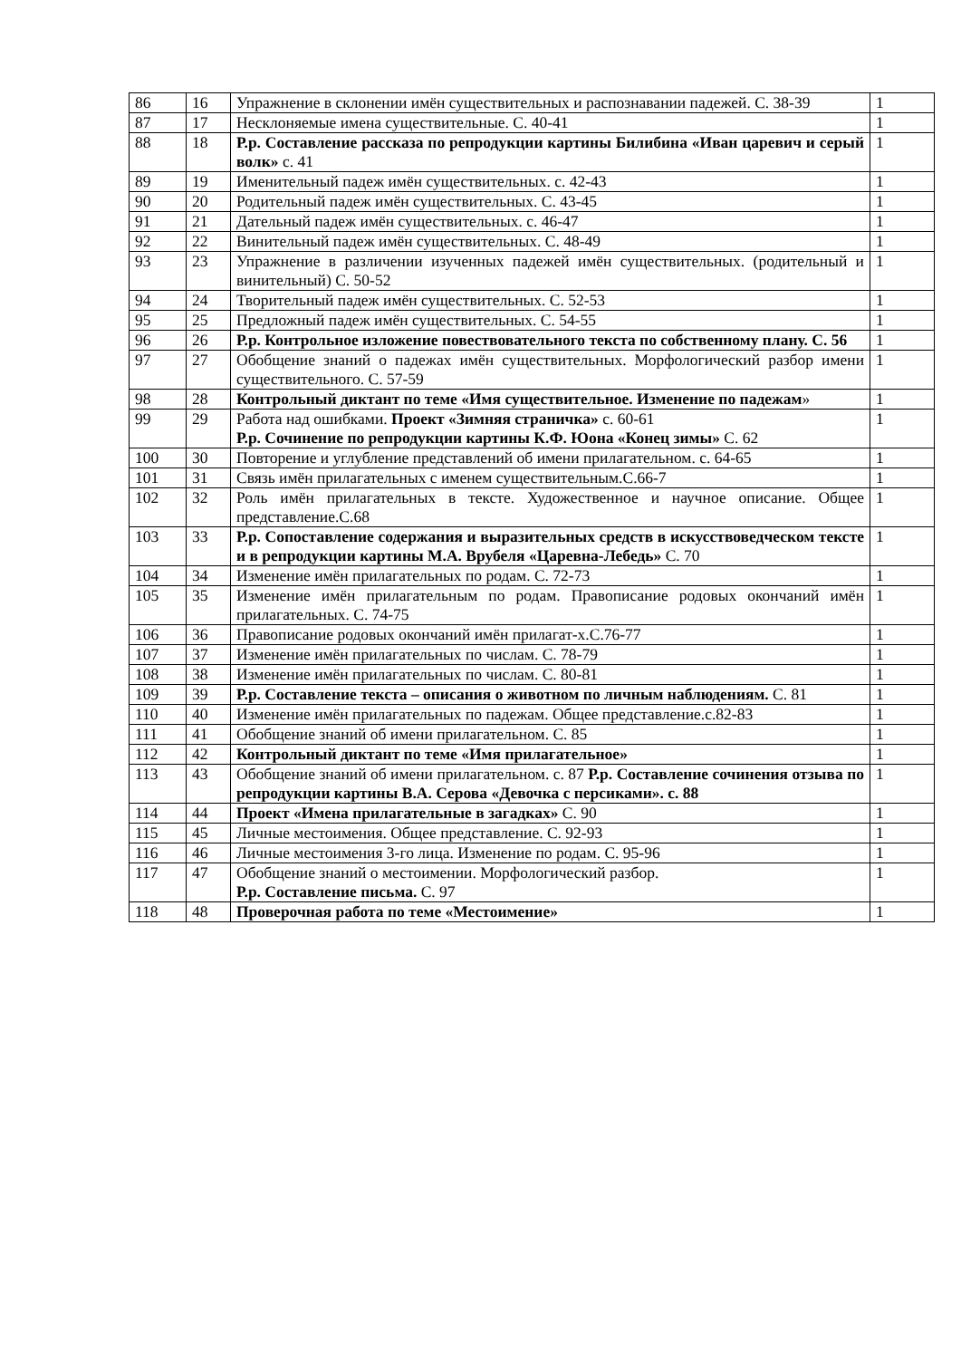| 86 | 16 | Упражнение в склонении имён существительных и распознавании падежей. С. 38-39 | 1 |
| 87 | 17 | Несклоняемые имена существительные. С. 40-41 | 1 |
| 88 | 18 | Р.р. Составление рассказа по репродукции картины Билибина «Иван царевич и серый волк» с. 41 | 1 |
| 89 | 19 | Именительный падеж имён существительных. с. 42-43 | 1 |
| 90 | 20 | Родительный падеж имён существительных. С. 43-45 | 1 |
| 91 | 21 | Дательный падеж имён существительных. с. 46-47 | 1 |
| 92 | 22 | Винительный падеж имён существительных. С. 48-49 | 1 |
| 93 | 23 | Упражнение в различении изученных падежей имён существительных. (родительный и винительный) С. 50-52 | 1 |
| 94 | 24 | Творительный падеж имён существительных. С. 52-53 | 1 |
| 95 | 25 | Предложный падеж имён существительных. С. 54-55 | 1 |
| 96 | 26 | Р.р. Контрольное изложение повествовательного текста по собственному плану. С. 56 | 1 |
| 97 | 27 | Обобщение знаний о падежах имён существительных. Морфологический разбор имени существительного. С. 57-59 | 1 |
| 98 | 28 | Контрольный диктант по теме «Имя существительное. Изменение по падежам » | 1 |
| 99 | 29 | Работа над ошибками. Проект «Зимняя страничка» с. 60-61 Р.р. Сочинение по репродукции картины К.Ф. Юона «Конец зимы» С. 62 | 1 |
| 100 | 30 | Повторение и углубление представлений об имени прилагательном. с. 64-65 | 1 |
| 101 | 31 | Связь имён прилагательных с именем существительным.С.66-7 | 1 |
| 102 | 32 | Роль имён прилагательных в тексте. Художественное и научное описание. Общее представление.С.68 | 1 |
| 103 | 33 | Р.р. Сопоставление содержания и выразительных средств в искусствоведческом тексте и в репродукции картины М.А. Врубеля «Царевна-Лебедь» С. 70 | 1 |
| 104 | 34 | Изменение имён прилагательных по родам. С. 72-73 | 1 |
| 105 | 35 | Изменение имён прилагательным по родам. Правописание родовых окончаний имён прилагательных. С. 74-75 | 1 |
| 106 | 36 | Правописание родовых окончаний имён прилагат-х.С.76-77 | 1 |
| 107 | 37 | Изменение имён прилагательных по числам. С. 78-79 | 1 |
| 108 | 38 | Изменение имён прилагательных по числам. С. 80-81 | 1 |
| 109 | 39 | Р.р. Составление текста – описания о животном по личным наблюдениям. С. 81 | 1 |
| 110 | 40 | Изменение имён прилагательных по падежам. Общее представление.с.82-83 | 1 |
| 111 | 41 | Обобщение знаний об имени прилагательном. С. 85 | 1 |
| 112 | 42 | Контрольный диктант по теме «Имя прилагательное» | 1 |
| 113 | 43 | Обобщение знаний об имени прилагательном. с. 87 Р.р. Составление сочинения отзыва по репродукции картины В.А. Серова «Девочка с персиками». с. 88 | 1 |
| 114 | 44 | Проект «Имена прилагательные в загадках» С. 90 | 1 |
| 115 | 45 | Личные местоимения. Общее представление. С. 92-93 | 1 |
| 116 | 46 | Личные местоимения 3-го лица. Изменение по родам. С. 95-96 | 1 |
| 117 | 47 | Обобщение знаний о местоимении. Морфологический разбор. Р.р. Составление письма. С. 97 | 1 |
| 118 | 48 | Проверочная работа по теме «Местоимение» | 1 |